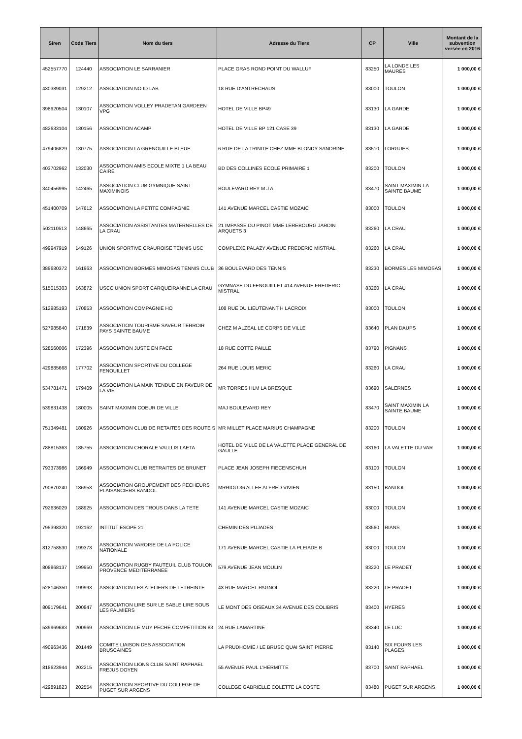| Siren | Code Tiers | Nom du tiers | Adresse du Tiers | CP | Ville | Montant de la subvention versée en 2016 |
| --- | --- | --- | --- | --- | --- | --- |
| 452557770 | 124440 | ASSOCIATION LE SARRANIER | PLACE GRAS ROND POINT DU WALLUF | 83250 | LA LONDE LES MAURES | 1 000,00 € |
| 430389031 | 129212 | ASSOCIATION NO ID LAB | 18 RUE D'ANTRECHAUS | 83000 | TOULON | 1 000,00 € |
| 398920504 | 130107 | ASSOCIATION VOLLEY PRADETAN GARDEEN VPG | HOTEL DE VILLE BP49 | 83130 | LA GARDE | 1 000,00 € |
| 482633104 | 130156 | ASSOCIATION ACAMP | HOTEL DE VILLE BP 121 CASE 39 | 83130 | LA GARDE | 1 000,00 € |
| 479406829 | 130775 | ASSOCIATION LA GRENOUILLE BLEUE | 6 RUE DE LA TRINITE CHEZ MME BLONDY SANDRINE | 83510 | LORGUES | 1 000,00 € |
| 403702962 | 132030 | ASSOCIATION AMIS ECOLE MIXTE 1 LA BEAU CAIRE | BD DES COLLINES ECOLE PRIMAIRE 1 | 83200 | TOULON | 1 000,00 € |
| 340456995 | 142465 | ASSOCIATION CLUB GYMNIQUE SAINT MAXIMINOIS | BOULEVARD REY M J A | 83470 | SAINT MAXIMIN LA SAINTE BAUME | 1 000,00 € |
| 451400709 | 147612 | ASSOCIATION LA PETITE COMPAGNIE | 141 AVENUE MARCEL CASTIE MOZAIC | 83000 | TOULON | 1 000,00 € |
| 502110513 | 148665 | ASSOCIATION ASSISTANTES MATERNELLES DE LA CRAU | 21 IMPASSE DU PINOT MME LEREBOURG JARDIN ARQUETS 3 | 83260 | LA CRAU | 1 000,00 € |
| 499947919 | 149126 | UNION SPORTIVE CRAUROISE TENNIS USC | COMPLEXE PALAZY AVENUE FREDERIC MISTRAL | 83260 | LA CRAU | 1 000,00 € |
| 389680372 | 161963 | ASSOCIATION BORMES MIMOSAS TENNIS CLUB | 36 BOULEVARD DES TENNIS | 83230 | BORMES LES MIMOSAS | 1 000,00 € |
| 515015303 | 163872 | USCC UNION SPORT CARQUEIRANNE LA CRAU | GYMNASE DU FENOUILLET 414 AVENUE FREDERIC MISTRAL | 83260 | LA CRAU | 1 000,00 € |
| 512985193 | 170853 | ASSOCIATION COMPAGNIE HO | 108 RUE DU LIEUTENANT H LACROIX | 83000 | TOULON | 1 000,00 € |
| 527985840 | 171839 | ASSOCIATION TOURISME SAVEUR TERROIR PAYS SAINTE BAUME | CHEZ M ALZEAL LE CORPS DE VILLE | 83640 | PLAN DAUPS | 1 000,00 € |
| 528560006 | 172396 | ASSOCIATION JUSTE EN FACE | 18 RUE COTTE PAILLE | 83790 | PIGNANS | 1 000,00 € |
| 429885668 | 177702 | ASSOCIATION SPORTIVE DU COLLEGE FENOUILLET | 264 RUE LOUIS MERIC | 83260 | LA CRAU | 1 000,00 € |
| 534781471 | 179409 | ASSOCIATION LA MAIN TENDUE EN FAVEUR DE LA VIE | MR TORRES HLM LA BRESQUE | 83690 | SALERNES | 1 000,00 € |
| 539831438 | 180005 | SAINT MAXIMIN COEUR DE VILLE | MAJ BOULEVARD REY | 83470 | SAINT MAXIMIN LA SAINTE BAUME | 1 000,00 € |
| 751349481 | 180926 | ASSOCIATION CLUB DE RETAITES DES ROUTE S | MR MILLET PLACE MARIUS CHAMPAGNE | 83200 | TOULON | 1 000,00 € |
| 788815363 | 185755 | ASSOCIATION CHORALE VALLLIS LAETA | HOTEL DE VILLE DE LA VALETTE PLACE GENERAL DE GAULLE | 83160 | LA VALETTE DU VAR | 1 000,00 € |
| 793373986 | 186949 | ASSOCIATION CLUB RETRAITES DE BRUNET | PLACE JEAN JOSEPH FIECENSCHUH | 83100 | TOULON | 1 000,00 € |
| 790870240 | 186953 | ASSOCIATION GROUPEMENT DES PECHEURS PLAISANCIERS BANDOL | MRRIOU 36 ALLEE ALFRED VIVIEN | 83150 | BANDOL | 1 000,00 € |
| 792636029 | 188925 | ASSOCIATION DES TROUS DANS LA TETE | 141 AVENUE MARCEL CASTIE MOZAIC | 83000 | TOULON | 1 000,00 € |
| 795398320 | 192162 | INTITUT ESOPE 21 | CHEMIN DES PUJADES | 83560 | RIANS | 1 000,00 € |
| 812758530 | 199373 | ASSOCIATION VAROISE DE LA POLICE NATIONALE | 171 AVENUE MARCEL CASTIE LA PLEIADE B | 83000 | TOULON | 1 000,00 € |
| 808868137 | 199950 | ASSOCIATION RUGBY FAUTEUIL CLUB TOULON PROVENCE MEDITERRANEE | 579 AVENUE JEAN MOULIN | 83220 | LE PRADET | 1 000,00 € |
| 528146350 | 199993 | ASSOCIATION LES ATELIERS DE LETREINTE | 43 RUE MARCEL PAGNOL | 83220 | LE PRADET | 1 000,00 € |
| 809179641 | 200847 | ASSOCIATION LIRE SUR LE SABLE LIRE SOUS LES PALMIERS | LE MONT DES OISEAUX 34 AVENUE DES COLIBRIS | 83400 | HYERES | 1 000,00 € |
| 539969683 | 200969 | ASSOCIATION LE MUY PECHE COMPETITION 83 | 24 RUE LAMARTINE | 83340 | LE LUC | 1 000,00 € |
| 490963436 | 201449 | COMITE LIAISON DES ASSOCIATION BRUSCAINES | LA PRUDHOMIE / LE BRUSC QUAI SAINT PIERRE | 83140 | SIX FOURS LES PLAGES | 1 000,00 € |
| 818623944 | 202215 | ASSOCIATION LIONS CLUB SAINT RAPHAEL FREJUS DOYEN | 55 AVENUE PAUL L'HERMITTE | 83700 | SAINT RAPHAEL | 1 000,00 € |
| 429891823 | 202554 | ASSOCIATION SPORTIVE DU COLLEGE DE PUGET SUR ARGENS | COLLEGE GABRIELLE COLETTE LA COSTE | 83480 | PUGET SUR ARGENS | 1 000,00 € |